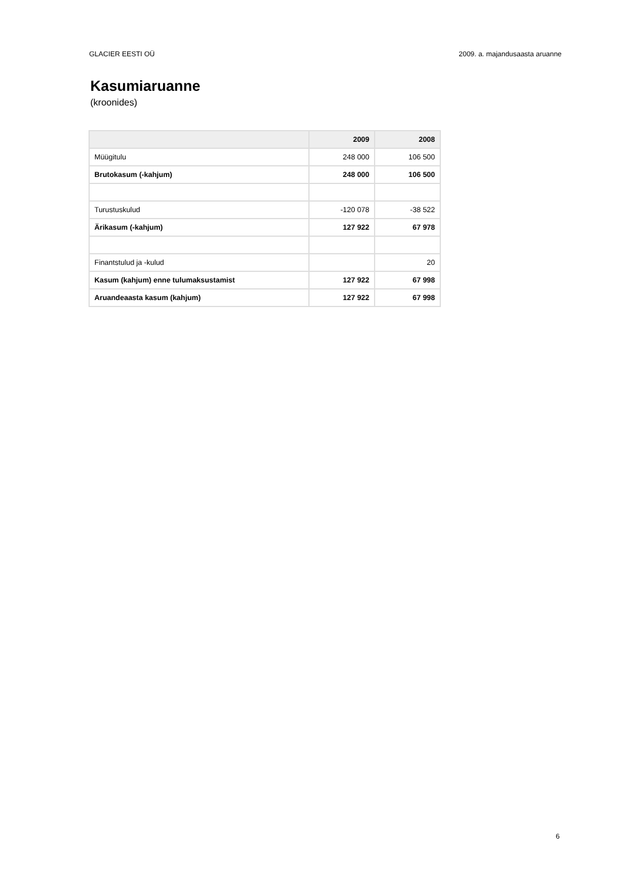GLACIER EESTI OÜ 2009. a. majandusaasta aruanne
Kasumiaruanne
(kroonides)
| | 2009 | 2008 |
| --- | --- | --- |
| Müügitulu | 248 000 | 106 500 |
| Brutokasum (-kahjum) | 248 000 | 106 500 |
| Turustuskulud | -120 078 | -38 522 |
| Ärikasum (-kahjum) | 127 922 | 67 978 |
| Finantstulud ja -kulud | | 20 |
| Kasum (kahjum) enne tulumaksustamist | 127 922 | 67 998 |
| Aruandeaasta kasum (kahjum) | 127 922 | 67 998 |
6